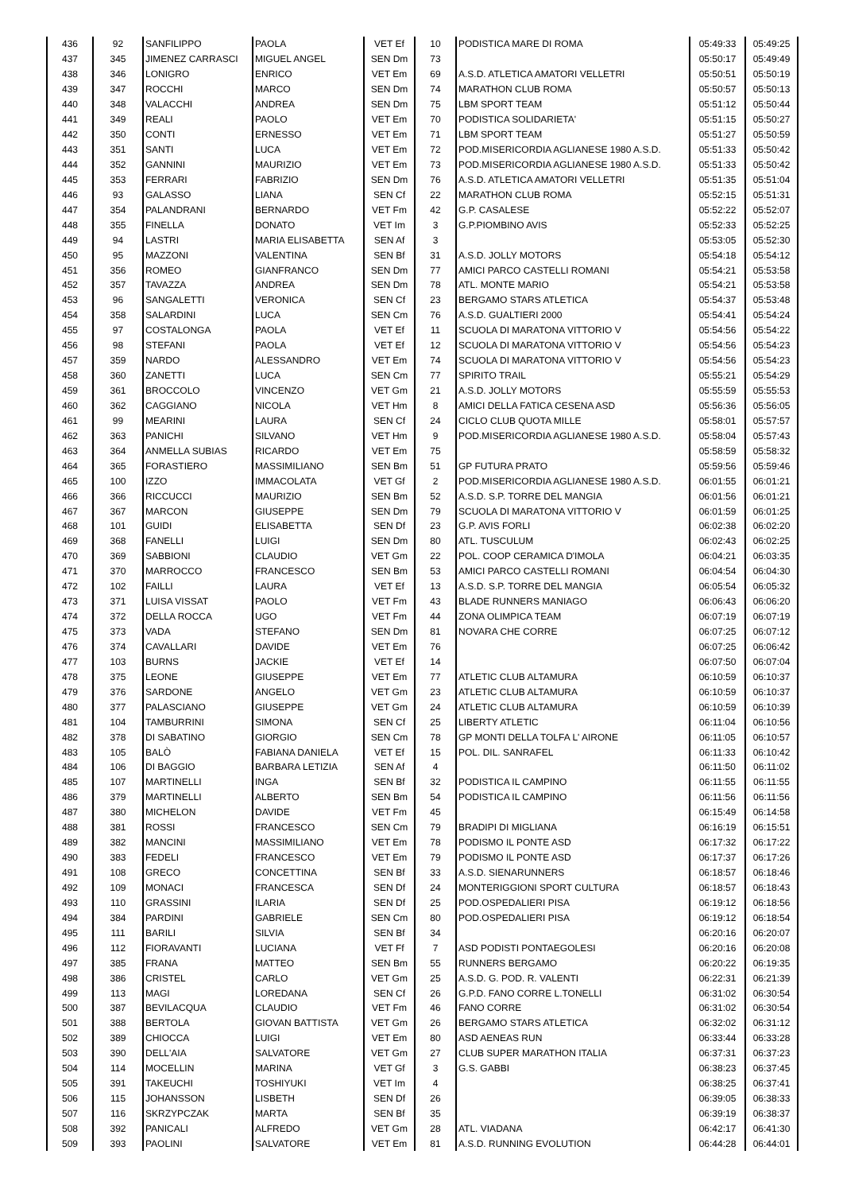| 436 | 92 | SANFILIPPO | PAOLA | VET Ef | 10 | PODISTICA MARE DI ROMA | 05:49:33 | 05:49:25 |
| 437 | 345 | JIMENEZ CARRASCI | MIGUEL ANGEL | SEN Dm | 73 | | 05:50:17 | 05:49:49 |
| 438 | 346 | LONIGRO | ENRICO | VET Em | 69 | A.S.D. ATLETICA AMATORI VELLETRI | 05:50:51 | 05:50:19 |
| 439 | 347 | ROCCHI | MARCO | SEN Dm | 74 | MARATHON CLUB ROMA | 05:50:57 | 05:50:13 |
| 440 | 348 | VALACCHI | ANDREA | SEN Dm | 75 | LBM SPORT TEAM | 05:51:12 | 05:50:44 |
| 441 | 349 | REALI | PAOLO | VET Em | 70 | PODISTICA SOLIDARIETA' | 05:51:15 | 05:50:27 |
| 442 | 350 | CONTI | ERNESSO | VET Em | 71 | LBM SPORT TEAM | 05:51:27 | 05:50:59 |
| 443 | 351 | SANTI | LUCA | VET Em | 72 | POD.MISERICORDIA AGLIANESE 1980 A.S.D. | 05:51:33 | 05:50:42 |
| 444 | 352 | GANNINI | MAURIZIO | VET Em | 73 | POD.MISERICORDIA AGLIANESE 1980 A.S.D. | 05:51:33 | 05:50:42 |
| 445 | 353 | FERRARI | FABRIZIO | SEN Dm | 76 | A.S.D. ATLETICA AMATORI VELLETRI | 05:51:35 | 05:51:04 |
| 446 | 93 | GALASSO | LIANA | SEN Cf | 22 | MARATHON CLUB ROMA | 05:52:15 | 05:51:31 |
| 447 | 354 | PALANDRANI | BERNARDO | VET Fm | 42 | G.P. CASALESE | 05:52:22 | 05:52:07 |
| 448 | 355 | FINELLA | DONATO | VET Im | 3 | G.P.PIOMBINO AVIS | 05:52:33 | 05:52:25 |
| 449 | 94 | LASTRI | MARIA ELISABETTA | SEN Af | 3 | | 05:53:05 | 05:52:30 |
| 450 | 95 | MAZZONI | VALENTINA | SEN Bf | 31 | A.S.D. JOLLY MOTORS | 05:54:18 | 05:54:12 |
| 451 | 356 | ROMEO | GIANFRANCO | SEN Dm | 77 | AMICI PARCO CASTELLI ROMANI | 05:54:21 | 05:53:58 |
| 452 | 357 | TAVAZZA | ANDREA | SEN Dm | 78 | ATL. MONTE MARIO | 05:54:21 | 05:53:58 |
| 453 | 96 | SANGALETTI | VERONICA | SEN Cf | 23 | BERGAMO STARS ATLETICA | 05:54:37 | 05:53:48 |
| 454 | 358 | SALARDINI | LUCA | SEN Cm | 76 | A.S.D. GUALTIERI 2000 | 05:54:41 | 05:54:24 |
| 455 | 97 | COSTALONGA | PAOLA | VET Ef | 11 | SCUOLA DI MARATONA VITTORIO V | 05:54:56 | 05:54:22 |
| 456 | 98 | STEFANI | PAOLA | VET Ef | 12 | SCUOLA DI MARATONA VITTORIO V | 05:54:56 | 05:54:23 |
| 457 | 359 | NARDO | ALESSANDRO | VET Em | 74 | SCUOLA DI MARATONA VITTORIO V | 05:54:56 | 05:54:23 |
| 458 | 360 | ZANETTI | LUCA | SEN Cm | 77 | SPIRITO TRAIL | 05:55:21 | 05:54:29 |
| 459 | 361 | BROCCOLO | VINCENZO | VET Gm | 21 | A.S.D. JOLLY MOTORS | 05:55:59 | 05:55:53 |
| 460 | 362 | CAGGIANO | NICOLA | VET Hm | 8 | AMICI DELLA FATICA CESENA ASD | 05:56:36 | 05:56:05 |
| 461 | 99 | MEARINI | LAURA | SEN Cf | 24 | CICLO CLUB QUOTA MILLE | 05:58:01 | 05:57:57 |
| 462 | 363 | PANICHI | SILVANO | VET Hm | 9 | POD.MISERICORDIA AGLIANESE 1980 A.S.D. | 05:58:04 | 05:57:43 |
| 463 | 364 | ANMELLA SUBIAS | RICARDO | VET Em | 75 | | 05:58:59 | 05:58:32 |
| 464 | 365 | FORASTIERO | MASSIMILIANO | SEN Bm | 51 | GP FUTURA PRATO | 05:59:56 | 05:59:46 |
| 465 | 100 | IZZO | IMMACOLATA | VET Gf | 2 | POD.MISERICORDIA AGLIANESE 1980 A.S.D. | 06:01:55 | 06:01:21 |
| 466 | 366 | RICCUCCI | MAURIZIO | SEN Bm | 52 | A.S.D. S.P. TORRE DEL MANGIA | 06:01:56 | 06:01:21 |
| 467 | 367 | MARCON | GIUSEPPE | SEN Dm | 79 | SCUOLA DI MARATONA VITTORIO V | 06:01:59 | 06:01:25 |
| 468 | 101 | GUIDI | ELISABETTA | SEN Df | 23 | G.P. AVIS FORLI | 06:02:38 | 06:02:20 |
| 469 | 368 | FANELLI | LUIGI | SEN Dm | 80 | ATL. TUSCULUM | 06:02:43 | 06:02:25 |
| 470 | 369 | SABBIONI | CLAUDIO | VET Gm | 22 | POL. COOP CERAMICA D'IMOLA | 06:04:21 | 06:03:35 |
| 471 | 370 | MARROCCO | FRANCESCO | SEN Bm | 53 | AMICI PARCO CASTELLI ROMANI | 06:04:54 | 06:04:30 |
| 472 | 102 | FAILLI | LAURA | VET Ef | 13 | A.S.D. S.P. TORRE DEL MANGIA | 06:05:54 | 06:05:32 |
| 473 | 371 | LUISA VISSAT | PAOLO | VET Fm | 43 | BLADE RUNNERS MANIAGO | 06:06:43 | 06:06:20 |
| 474 | 372 | DELLA ROCCA | UGO | VET Fm | 44 | ZONA OLIMPICA TEAM | 06:07:19 | 06:07:19 |
| 475 | 373 | VADA | STEFANO | SEN Dm | 81 | NOVARA CHE CORRE | 06:07:25 | 06:07:12 |
| 476 | 374 | CAVALLARI | DAVIDE | VET Em | 76 | | 06:07:25 | 06:06:42 |
| 477 | 103 | BURNS | JACKIE | VET Ef | 14 | | 06:07:50 | 06:07:04 |
| 478 | 375 | LEONE | GIUSEPPE | VET Em | 77 | ATLETIC CLUB ALTAMURA | 06:10:59 | 06:10:37 |
| 479 | 376 | SARDONE | ANGELO | VET Gm | 23 | ATLETIC CLUB ALTAMURA | 06:10:59 | 06:10:37 |
| 480 | 377 | PALASCIANO | GIUSEPPE | VET Gm | 24 | ATLETIC CLUB ALTAMURA | 06:10:59 | 06:10:39 |
| 481 | 104 | TAMBURRINI | SIMONA | SEN Cf | 25 | LIBERTY ATLETIC | 06:11:04 | 06:10:56 |
| 482 | 378 | DI SABATINO | GIORGIO | SEN Cm | 78 | GP MONTI DELLA TOLFA L' AIRONE | 06:11:05 | 06:10:57 |
| 483 | 105 | BALÒ | FABIANA DANIELA | VET Ef | 15 | POL. DIL. SANRAFEL | 06:11:33 | 06:10:42 |
| 484 | 106 | DI BAGGIO | BARBARA LETIZIA | SEN Af | 4 | | 06:11:50 | 06:11:02 |
| 485 | 107 | MARTINELLI | INGA | SEN Bf | 32 | PODISTICA IL CAMPINO | 06:11:55 | 06:11:55 |
| 486 | 379 | MARTINELLI | ALBERTO | SEN Bm | 54 | PODISTICA IL CAMPINO | 06:11:56 | 06:11:56 |
| 487 | 380 | MICHELON | DAVIDE | VET Fm | 45 | | 06:15:49 | 06:14:58 |
| 488 | 381 | ROSSI | FRANCESCO | SEN Cm | 79 | BRADIPI DI MIGLIANA | 06:16:19 | 06:15:51 |
| 489 | 382 | MANCINI | MASSIMILIANO | VET Em | 78 | PODISMO IL PONTE ASD | 06:17:32 | 06:17:22 |
| 490 | 383 | FEDELI | FRANCESCO | VET Em | 79 | PODISMO IL PONTE ASD | 06:17:37 | 06:17:26 |
| 491 | 108 | GRECO | CONCETTINA | SEN Bf | 33 | A.S.D. SIENARUNNERS | 06:18:57 | 06:18:46 |
| 492 | 109 | MONACI | FRANCESCA | SEN Df | 24 | MONTERIGGIONI SPORT CULTURA | 06:18:57 | 06:18:43 |
| 493 | 110 | GRASSINI | ILARIA | SEN Df | 25 | POD.OSPEDALIERI PISA | 06:19:12 | 06:18:56 |
| 494 | 384 | PARDINI | GABRIELE | SEN Cm | 80 | POD.OSPEDALIERI PISA | 06:19:12 | 06:18:54 |
| 495 | 111 | BARILI | SILVIA | SEN Bf | 34 | | 06:20:16 | 06:20:07 |
| 496 | 112 | FIORAVANTI | LUCIANA | VET Ff | 7 | ASD PODISTI PONTAEGOLESI | 06:20:16 | 06:20:08 |
| 497 | 385 | FRANA | MATTEO | SEN Bm | 55 | RUNNERS BERGAMO | 06:20:22 | 06:19:35 |
| 498 | 386 | CRISTEL | CARLO | VET Gm | 25 | A.S.D. G. POD. R. VALENTI | 06:22:31 | 06:21:39 |
| 499 | 113 | MAGI | LOREDANA | SEN Cf | 26 | G.P.D. FANO CORRE L.TONELLI | 06:31:02 | 06:30:54 |
| 500 | 387 | BEVILACQUA | CLAUDIO | VET Fm | 46 | FANO CORRE | 06:31:02 | 06:30:54 |
| 501 | 388 | BERTOLA | GIOVAN BATTISTA | VET Gm | 26 | BERGAMO STARS ATLETICA | 06:32:02 | 06:31:12 |
| 502 | 389 | CHIOCCA | LUIGI | VET Em | 80 | ASD AENEAS RUN | 06:33:44 | 06:33:28 |
| 503 | 390 | DELL'AIA | SALVATORE | VET Gm | 27 | CLUB SUPER MARATHON ITALIA | 06:37:31 | 06:37:23 |
| 504 | 114 | MOCELLIN | MARINA | VET Gf | 3 | G.S. GABBI | 06:38:23 | 06:37:45 |
| 505 | 391 | TAKEUCHI | TOSHIYUKI | VET Im | 4 | | 06:38:25 | 06:37:41 |
| 506 | 115 | JOHANSSON | LISBETH | SEN Df | 26 | | 06:39:05 | 06:38:33 |
| 507 | 116 | SKRZYPCZAK | MARTA | SEN Bf | 35 | | 06:39:19 | 06:38:37 |
| 508 | 392 | PANICALI | ALFREDO | VET Gm | 28 | ATL. VIADANA | 06:42:17 | 06:41:30 |
| 509 | 393 | PAOLINI | SALVATORE | VET Em | 81 | A.S.D. RUNNING EVOLUTION | 06:44:28 | 06:44:01 |